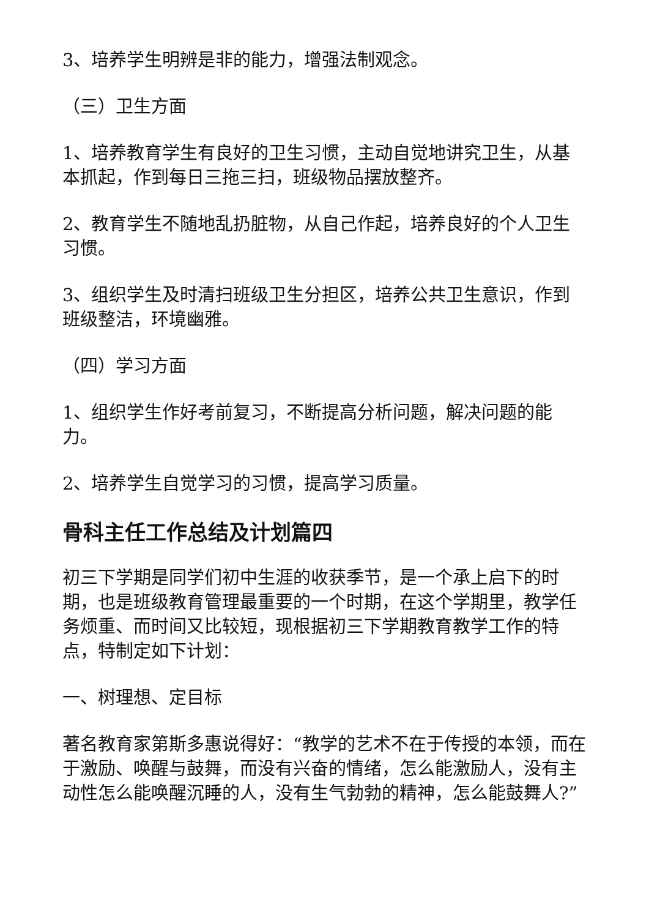3、培养学生明辨是非的能力，增强法制观念。
（三）卫生方面
1、培养教育学生有良好的卫生习惯，主动自觉地讲究卫生，从基本抓起，作到每日三拖三扫，班级物品摆放整齐。
2、教育学生不随地乱扔脏物，从自己作起，培养良好的个人卫生习惯。
3、组织学生及时清扫班级卫生分担区，培养公共卫生意识，作到班级整洁，环境幽雅。
（四）学习方面
1、组织学生作好考前复习，不断提高分析问题，解决问题的能力。
2、培养学生自觉学习的习惯，提高学习质量。
骨科主任工作总结及计划篇四
初三下学期是同学们初中生涯的收获季节，是一个承上启下的时期，也是班级教育管理最重要的一个时期，在这个学期里，教学任务烦重、而时间又比较短，现根据初三下学期教育教学工作的特点，特制定如下计划：
一、树理想、定目标
著名教育家第斯多惠说得好：“教学的艺术不在于传授的本领，而在于激励、唤醒与鼓舞，而没有兴奋的情绪，怎么能激励人，没有主动性怎么能唤醒沉睡的人，没有生气勃勃的精神，怎么能鼓舞人?”